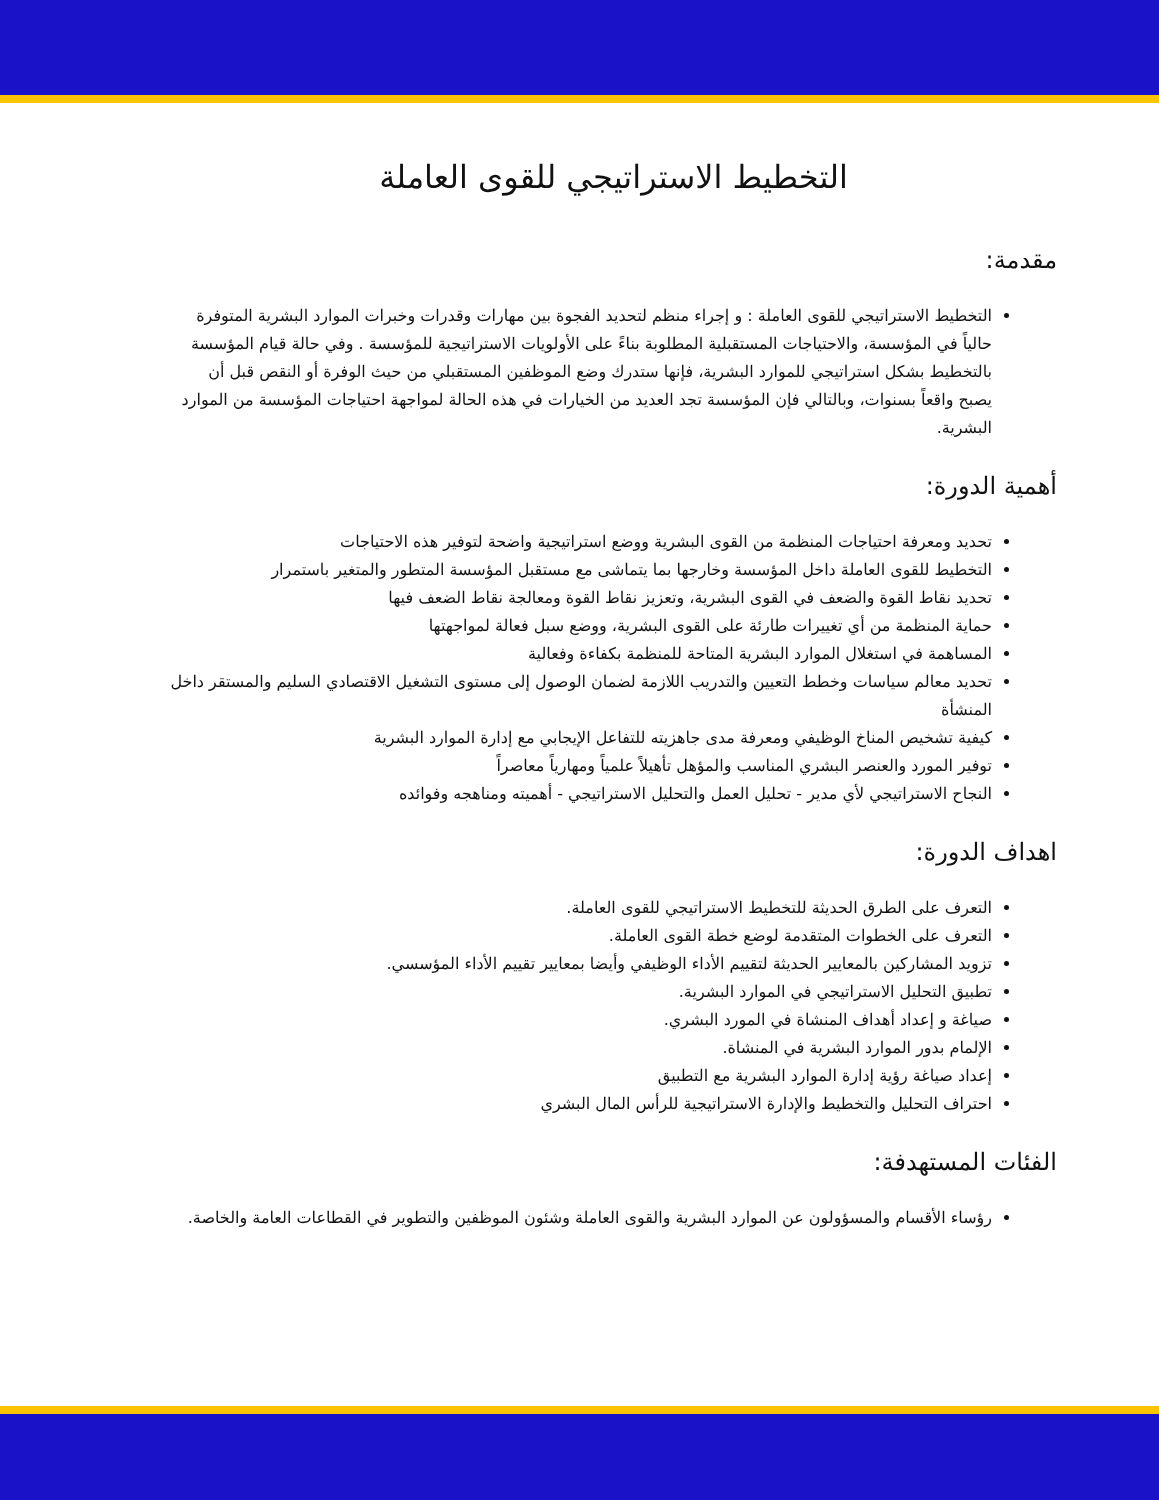التخطيط الاستراتيجي للقوى العاملة
مقدمة:
التخطيط الاستراتيجي للقوى العاملة : و إجراء منظم لتحديد الفجوة بين مهارات وقدرات وخبرات الموارد البشرية المتوفرة حالياً في المؤسسة، والاحتياجات المستقبلية المطلوبة بناءً على الأولويات الاستراتيجية للمؤسسة . وفي حالة قيام المؤسسة بالتخطيط بشكل استراتيجي للموارد البشرية، فإنها ستدرك وضع الموظفين المستقبلي من حيث الوفرة أو النقص قبل أن يصبح واقعاً بسنوات، وبالتالي فإن المؤسسة تجد العديد من الخيارات في هذه الحالة لمواجهة احتياجات المؤسسة من الموارد البشرية.
أهمية الدورة:
تحديد ومعرفة احتياجات المنظمة من القوى البشرية ووضع استراتيجية واضحة لتوفير هذه الاحتياجات
التخطيط للقوى العاملة داخل المؤسسة وخارجها بما يتماشى مع مستقبل المؤسسة المتطور والمتغير باستمرار
تحديد نقاط القوة والضعف في القوى البشرية، وتعزيز نقاط القوة ومعالجة نقاط الضعف فيها
حماية المنظمة من أي تغييرات طارئة على القوى البشرية، ووضع سبل فعالة لمواجهتها
المساهمة في استغلال الموارد البشرية المتاحة للمنظمة بكفاءة وفعالية
تحديد معالم سياسات وخطط التعيين والتدريب اللازمة لضمان الوصول إلى مستوى التشغيل الاقتصادي السليم والمستقر داخل المنشأة
كيفية تشخيص المناخ الوظيفي ومعرفة مدى جاهزيته للتفاعل الإيجابي مع إدارة الموارد البشرية
توفير المورد والعنصر البشري المناسب والمؤهل تأهيلاً علمياً ومهارياً معاصراً
النجاح الاستراتيجي لأي مدير - تحليل العمل والتحليل الاستراتيجي - أهميته ومناهجه وفوائده
اهداف الدورة:
التعرف على الطرق الحديثة للتخطيط الاستراتيجي للقوى العاملة.
التعرف على الخطوات المتقدمة لوضع خطة القوى العاملة.
تزويد المشاركين بالمعايير الحديثة لتقييم الأداء الوظيفي وأيضا بمعايير تقييم الأداء المؤسسي.
تطبيق التحليل الاستراتيجي في الموارد البشرية.
صياغة و إعداد أهداف المنشاة في المورد البشري.
الإلمام بدور الموارد البشرية في المنشاة.
إعداد صياغة رؤية إدارة الموارد البشرية مع التطبيق
احتراف التحليل والتخطيط والإدارة الاستراتيجية للرأس المال البشري
الفئات المستهدفة:
رؤساء الأقسام والمسؤولون عن الموارد البشرية والقوى العاملة وشئون الموظفين والتطوير في القطاعات العامة والخاصة.